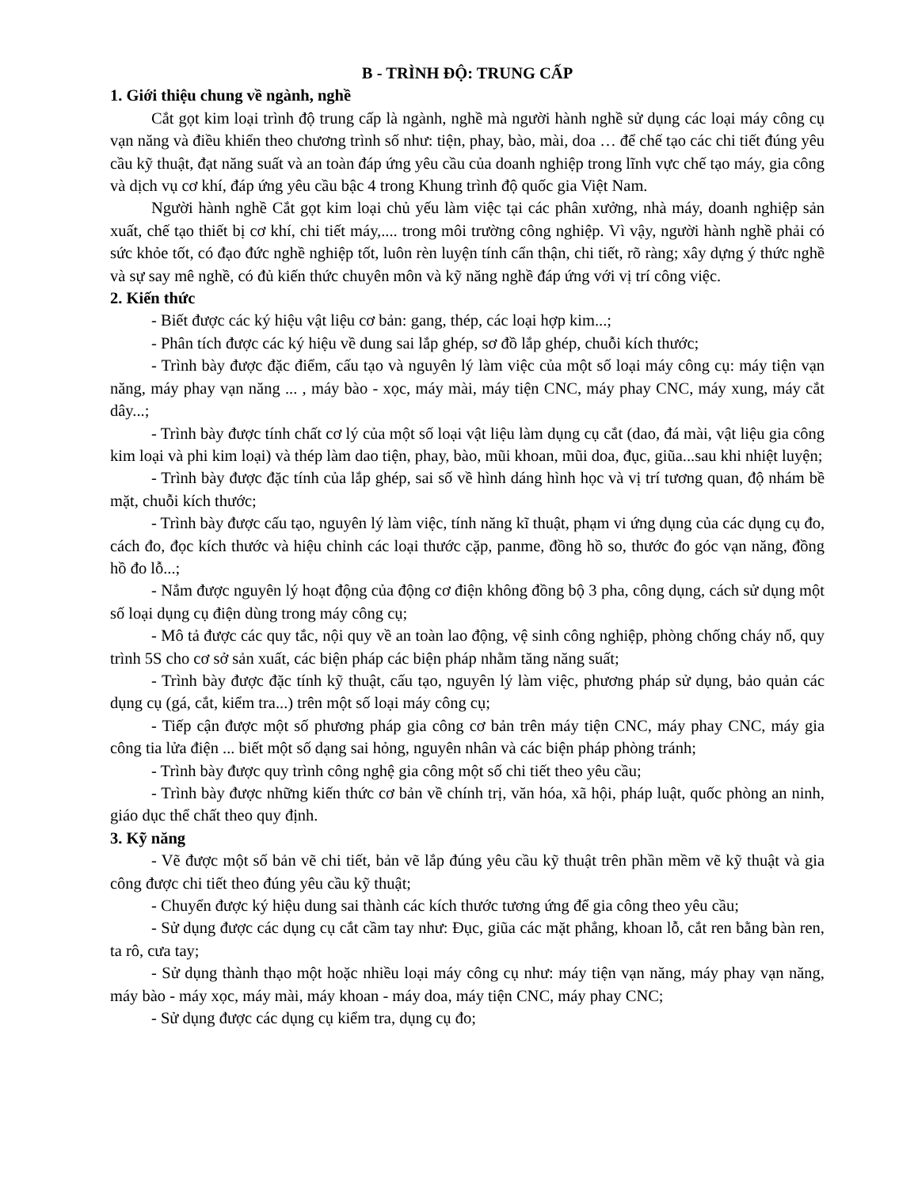B - TRÌNH ĐỘ: TRUNG CẤP
1. Giới thiệu chung về ngành, nghề
Cắt gọt kim loại trình độ trung cấp là ngành, nghề mà người hành nghề sử dụng các loại máy công cụ vạn năng và điều khiển theo chương trình số như: tiện, phay, bào, mài, doa … để chế tạo các chi tiết đúng yêu cầu kỹ thuật, đạt năng suất và an toàn đáp ứng yêu cầu của doanh nghiệp trong lĩnh vực chế tạo máy, gia công và dịch vụ cơ khí, đáp ứng yêu cầu bậc 4 trong Khung trình độ quốc gia Việt Nam.
Người hành nghề Cắt gọt kim loại chủ yếu làm việc tại các phân xưởng, nhà máy, doanh nghiệp sản xuất, chế tạo thiết bị cơ khí, chi tiết máy,.... trong môi trường công nghiệp. Vì vậy, người hành nghề phải có sức khỏe tốt, có đạo đức nghề nghiệp tốt, luôn rèn luyện tính cẩn thận, chi tiết, rõ ràng; xây dựng ý thức nghề và sự say mê nghề, có đủ kiến thức chuyên môn và kỹ năng nghề đáp ứng với vị trí công việc.
2. Kiến thức
- Biết được các ký hiệu vật liệu cơ bản: gang, thép, các loại hợp kim...;
- Phân tích được các ký hiệu về dung sai lắp ghép, sơ đồ lắp ghép, chuỗi kích thước;
- Trình bày được đặc điểm, cấu tạo và nguyên lý làm việc của một số loại máy công cụ: máy tiện vạn năng, máy phay vạn năng ... , máy bào - xọc, máy mài, máy tiện CNC, máy phay CNC, máy xung, máy cắt dây...;
- Trình bày được tính chất cơ lý của một số loại vật liệu làm dụng cụ cắt (dao, đá mài, vật liệu gia công kim loại và phi kim loại) và thép làm dao tiện, phay, bào, mũi khoan, mũi doa, đục, giũa...sau khi nhiệt luyện;
- Trình bày được đặc tính của lắp ghép, sai số về hình dáng hình học và vị trí tương quan, độ nhám bề mặt, chuỗi kích thước;
- Trình bày được cấu tạo, nguyên lý làm việc, tính năng kĩ thuật, phạm vi ứng dụng của các dụng cụ đo, cách đo, đọc kích thước và hiệu chỉnh các loại thước cặp, panme, đồng hồ so, thước đo góc vạn năng, đồng hồ đo lỗ...;
- Nắm được nguyên lý hoạt động của động cơ điện không đồng bộ 3 pha, công dụng, cách sử dụng một số loại dụng cụ điện dùng trong máy công cụ;
- Mô tả được các quy tắc, nội quy về an toàn lao động, vệ sinh công nghiệp, phòng chống cháy nổ, quy trình 5S cho cơ sở sản xuất, các biện pháp các biện pháp nhằm tăng năng suất;
- Trình bày được đặc tính kỹ thuật, cấu tạo, nguyên lý làm việc, phương pháp sử dụng, bảo quản các dụng cụ (gá, cắt, kiểm tra...) trên một số loại máy công cụ;
- Tiếp cận được một số phương pháp gia công cơ bản trên máy tiện CNC, máy phay CNC, máy gia công tia lửa điện ... biết một số dạng sai hỏng, nguyên nhân và các biện pháp phòng tránh;
- Trình bày được quy trình công nghệ gia công một số chi tiết theo yêu cầu;
- Trình bày được những kiến thức cơ bản về chính trị, văn hóa, xã hội, pháp luật, quốc phòng an ninh, giáo dục thể chất theo quy định.
3. Kỹ năng
- Vẽ được một số bản vẽ chi tiết, bản vẽ lắp đúng yêu cầu kỹ thuật trên phần mềm vẽ kỹ thuật và gia công được chi tiết theo đúng yêu cầu kỹ thuật;
- Chuyển được ký hiệu dung sai thành các kích thước tương ứng để gia công theo yêu cầu;
- Sử dụng được các dụng cụ cắt cầm tay như: Đục, giũa các mặt phẳng, khoan lỗ, cắt ren bằng bàn ren, ta rô, cưa tay;
- Sử dụng thành thạo một hoặc nhiều loại máy công cụ như: máy tiện vạn năng, máy phay vạn năng, máy bào - máy xọc, máy mài, máy khoan - máy doa, máy tiện CNC, máy phay CNC;
- Sử dụng được các dụng cụ kiểm tra, dụng cụ đo;